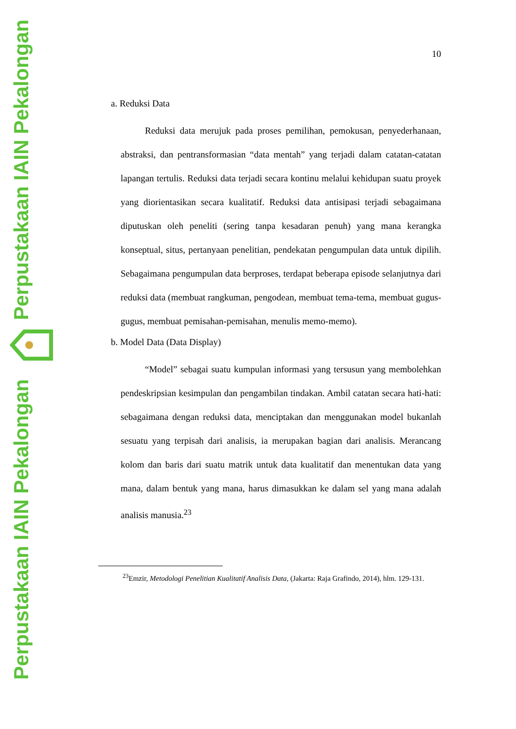Perpustakaan IAIN Pekalongan
Perpustakaan IAIN Pekalongan
10
a. Reduksi Data
Reduksi data merujuk pada proses pemilihan, pemokusan, penyederhanaan, abstraksi, dan pentransformasian “data mentah” yang terjadi dalam catatan-catatan lapangan tertulis. Reduksi data terjadi secara kontinu melalui kehidupan suatu proyek yang diorientasikan secara kualitatif. Reduksi data antisipasi terjadi sebagaimana diputuskan oleh peneliti (sering tanpa kesadaran penuh) yang mana kerangka konseptual, situs, pertanyaan penelitian, pendekatan pengumpulan data untuk dipilih. Sebagaimana pengumpulan data berproses, terdapat beberapa episode selanjutnya dari reduksi data (membuat rangkuman, pengodean, membuat tema-tema, membuat gugus-gugus, membuat pemisahan-pemisahan, menulis memo-memo).
b. Model Data (Data Display)
“Model” sebagai suatu kumpulan informasi yang tersusun yang membolehkan pendeskripsian kesimpulan dan pengambilan tindakan. Ambil catatan secara hati-hati: sebagaimana dengan reduksi data, menciptakan dan menggunakan model bukanlah sesuatu yang terpisah dari analisis, ia merupakan bagian dari analisis. Merancang kolom dan baris dari suatu matrik untuk data kualitatif dan menentukan data yang mana, dalam bentuk yang mana, harus dimasukkan ke dalam sel yang mana adalah analisis manusia.<sup>23</sup>
<sup>23</sup> Emzir, Metodologi Penelitian Kualitatif Analisis Data, (Jakarta: Raja Grafindo, 2014), hlm. 129-131.